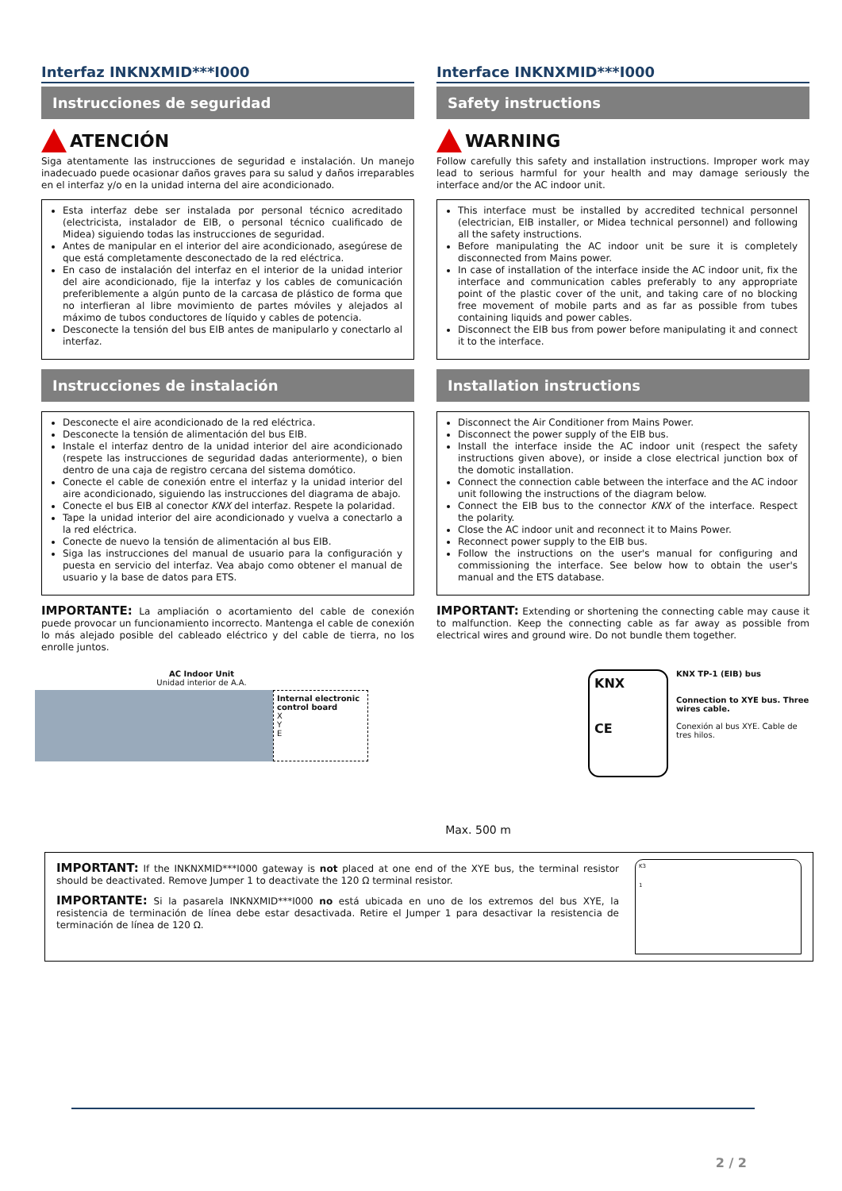Interfaz INKNXMID***I000
Instrucciones de seguridad
ATENCIÓN
Siga atentamente las instrucciones de seguridad e instalación. Un manejo inadecuado puede ocasionar daños graves para su salud y daños irreparables en el interfaz y/o en la unidad interna del aire acondicionado.
Esta interfaz debe ser instalada por personal técnico acreditado (electricista, instalador de EIB, o personal técnico cualificado de Midea) siguiendo todas las instrucciones de seguridad.
Antes de manipular en el interior del aire acondicionado, asegúrese de que está completamente desconectado de la red eléctrica.
En caso de instalación del interfaz en el interior de la unidad interior del aire acondicionado, fije la interfaz y los cables de comunicación preferiblemente a algún punto de la carcasa de plástico de forma que no interfieran al libre movimiento de partes móviles y alejados al máximo de tubos conductores de líquido y cables de potencia.
Desconecte la tensión del bus EIB antes de manipularlo y conectarlo al interfaz.
Instrucciones de instalación
Desconecte el aire acondicionado de la red eléctrica.
Desconecte la tensión de alimentación del bus EIB.
Instale el interfaz dentro de la unidad interior del aire acondicionado (respete las instrucciones de seguridad dadas anteriormente), o bien dentro de una caja de registro cercana del sistema domótico.
Conecte el cable de conexión entre el interfaz y la unidad interior del aire acondicionado, siguiendo las instrucciones del diagrama de abajo.
Conecte el bus EIB al conector KNX del interfaz. Respete la polaridad.
Tape la unidad interior del aire acondicionado y vuelva a conectarlo a la red eléctrica.
Conecte de nuevo la tensión de alimentación al bus EIB.
Siga las instrucciones del manual de usuario para la configuración y puesta en servicio del interfaz. Vea abajo como obtener el manual de usuario y la base de datos para ETS.
IMPORTANTE: La ampliación o acortamiento del cable de conexión puede provocar un funcionamiento incorrecto. Mantenga el cable de conexión lo más alejado posible del cableado eléctrico y del cable de tierra, no los enrolle juntos.
Interface INKNXMID***I000
Safety instructions
WARNING
Follow carefully this safety and installation instructions. Improper work may lead to serious harmful for your health and may damage seriously the interface and/or the AC indoor unit.
This interface must be installed by accredited technical personnel (electrician, EIB installer, or Midea technical personnel) and following all the safety instructions.
Before manipulating the AC indoor unit be sure it is completely disconnected from Mains power.
In case of installation of the interface inside the AC indoor unit, fix the interface and communication cables preferably to any appropriate point of the plastic cover of the unit, and taking care of no blocking free movement of mobile parts and as far as possible from tubes containing liquids and power cables.
Disconnect the EIB bus from power before manipulating it and connect it to the interface.
Installation instructions
Disconnect the Air Conditioner from Mains Power.
Disconnect the power supply of the EIB bus.
Install the interface inside the AC indoor unit (respect the safety instructions given above), or inside a close electrical junction box of the domotic installation.
Connect the connection cable between the interface and the AC indoor unit following the instructions of the diagram below.
Connect the EIB bus to the connector KNX of the interface. Respect the polarity.
Close the AC indoor unit and reconnect it to Mains Power.
Reconnect power supply to the EIB bus.
Follow the instructions on the user's manual for configuring and commissioning the interface. See below how to obtain the user's manual and the ETS database.
IMPORTANT: Extending or shortening the connecting cable may cause it to malfunction. Keep the connecting cable as far away as possible from electrical wires and ground wire. Do not bundle them together.
AC Indoor Unit
Unidad interior de A.A.
Internal electronic control board
X
Y
E
Max. 500 m
KNX
CE
KNX TP-1 (EIB) bus
Connection to XYE bus. Three wires cable.
Conexión al bus XYE. Cable de tres hilos.
IMPORTANT: If the INKNXMID***I000 gateway is not placed at one end of the XYE bus, the terminal resistor should be deactivated. Remove Jumper 1 to deactivate the 120 Ω terminal resistor.
IMPORTANTE: Si la pasarela INKNXMID***I000 no está ubicada en uno de los extremos del bus XYE, la resistencia de terminación de línea debe estar desactivada. Retire el Jumper 1 para desactivar la resistencia de terminación de línea de 120 Ω.
K3
1
2 / 2